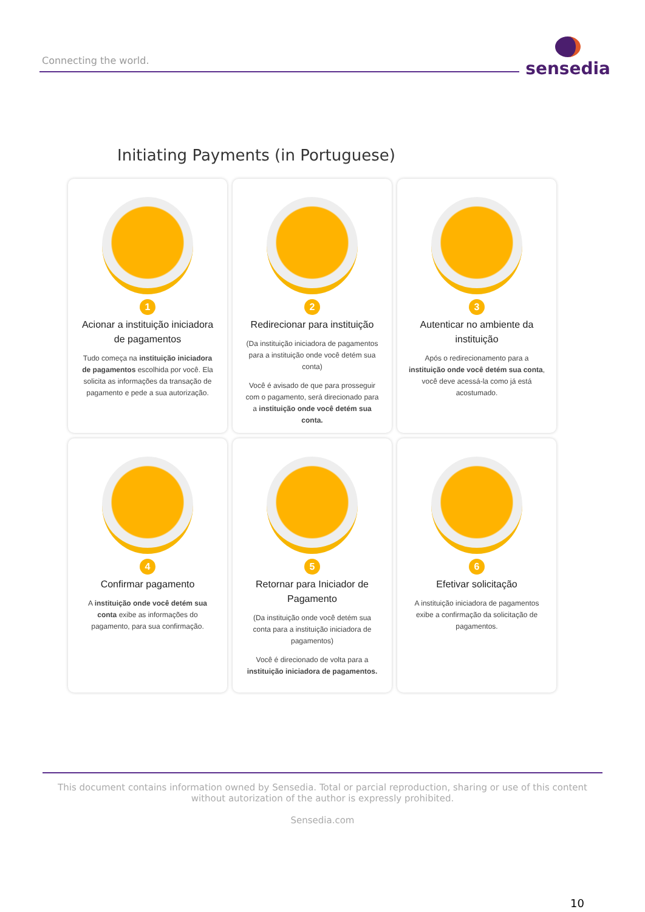Connecting the world.
sensedia
Initiating Payments (in Portuguese)
1
Acionar a instituição iniciadora de pagamentos
Tudo começa na instituição iniciadora de pagamentos escolhida por você. Ela solicita as informações da transação de pagamento e pede a sua autorização.
2
Redirecionar para instituição
(Da instituição iniciadora de pagamentos para a instituição onde você detém sua conta)
Você é avisado de que para prosseguir com o pagamento, será direcionado para a instituição onde você detém sua conta.
3
Autenticar no ambiente da instituição
Após o redirecionamento para a instituição onde você detém sua conta, você deve acessá-la como já está acostumado.
4
Confirmar pagamento
A instituição onde você detém sua conta exibe as informações do pagamento, para sua confirmação.
5
Retornar para Iniciador de Pagamento
(Da instituição onde você detém sua conta para a instituição iniciadora de pagamentos)
Você é direcionado de volta para a instituição iniciadora de pagamentos.
6
Efetivar solicitação
A instituição iniciadora de pagamentos exibe a confirmação da solicitação de pagamentos.
This document contains information owned by Sensedia. Total or parcial reproduction, sharing or use of this content without autorization of the author is expressly prohibited.
Sensedia.com
10